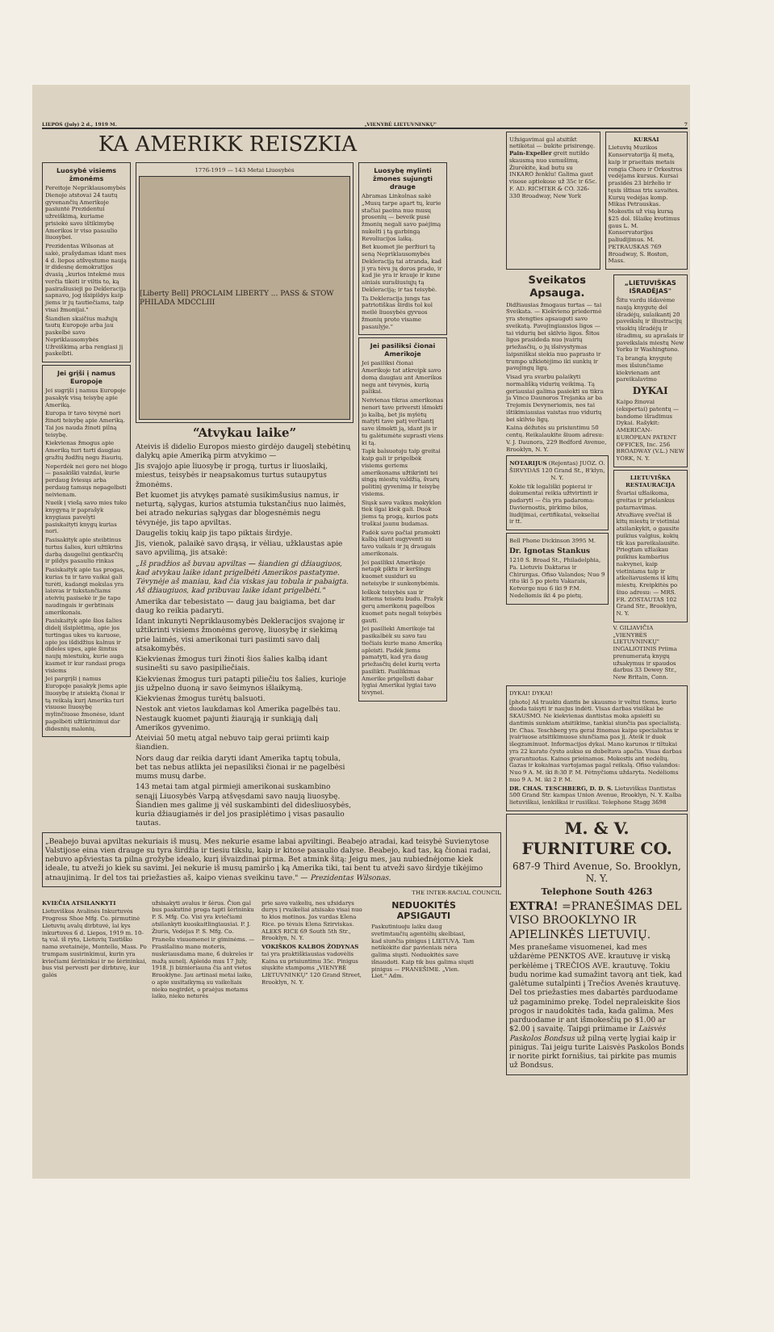LIEPOS (July) 2 d., 1919 M. „VIENYBĖ LIETUVNINKŲ" 7
KA AMERIKK REISZKIA
Luosybė visiems žmonėms
Pereitoje Nepriklausomybės Dienoje atstovai 24 tautų gyvenančių Amerikoje pasiuntė Prezidentui užreiškimą, kuriame prisiekė savo ištikimybę Amerikos ir viso pasaulio liuosybei.
Prezidentas Wilsonas at sakė, prašydamas idant mes 4 d. liepos atšvęstume naują ir didesnę demokratijos dvasią „kurios intekmė mus verčia tikėti ir viltis to, ką pasirašiusieji po Dekleracija sapnavo, jog išsipildys kaip jiems ir jų tautiečiams, taip visai žmonijai."
Šiandien skaičius mažųjų tautų Europoje arba jau paskelbė savo Nepriklausomybės Užreiškimą arba rengiasi jį paskelbti.
Jei grįši į namus Europoje
Jei sugrįši į namus Europoje pasakyk visą teisybę apie Ameriką.
Europa ir tavo tėvynė nori žinoti teisybę apie Ameriką. Tai jos nauda žinoti pilną teisybę.
Kiekvienas žmogus apie Ameriką turi tarti daugiau gražių žodžių negu žiaurių.
Neperdėk nei gero nei blogo — pasakiški vaizdai, kurie perdaug šviesųs arba perdaug tamsųs nepagelbsti neivienam.
Nueik į viešą savo mies tuko knygyną ir paprašyk knygiaus pavelyti pasiskaityti knygų kurias nori.
Pasisakityk apie steibtinus turtus šalies, kuri užtikrins darbą daugeliui gentkarčių ir pildys pasaulio rinkas
Pasiskaityk apie tas progas, kurias tu ir tavo vaikai gali turėti, kadangi mokslas yra laisvas ir tukstančiams ateivių pasisekė ir jie tapo naudingais ir gerbtinais amerikonais.
Pasiskaityk apie šios šalies didelį išsiplėtimą, apie jos turtingas ukes va karuose, apie jos išdidžius kalnus ir dideles upes, apie šimtus naujų miestukų, kurie auga kasmet ir kur randasi proga visiems
Jei pargrįši į namus Europoje pasakyk jiems apie liuosybę ir atsiektą čionai ir tą reikalą kurį Amerika turi visuose liuosybę mylinčiuose žmonėse, idant pagelbėti užtikrinimui dar didesnių malonių.
1776-1919 — 143 Metai Liuosybės
[Liberty Bell] PROCLAIM LIBERTY ... PASS & STOW PHILADA MDCCLIII
“Atvykau laike”
Ateivis iš didelio Europos miesto girdėjo daugelį stebėtinų dalykų apie Ameriką pirm atvykimo —
Jis svajojo apie liuosybę ir progą, turtus ir liuoslaikį, miestus, teisybės ir neapsakomus turtus sutaupytus žmonėms.
Bet kuomet jis atvykęs pamatė susikimšusius namus, ir neturtą, sąlygas, kurios atstumia tukstančius nuo laimės, bei atrado nekurias sąlygas dar blogesnėmis negu tėvynėje, jis tapo apviltas.
Daugelis tokių kaip jis tapo piktais širdyje.
Jis, vienok, palaikė savo drąsą, ir vėliau, užklaustas apie savo apvilimą, jis atsakė:
„Iš pradžios aš buvau apviltas — šiandien gi džiaugiuos, kad atvykau laike idant prigelbėti Amerikos pastatyme. Tėvynėje aš maniau, kad čia viskas jau tobula ir pabaigta. Aš džiaugiuos, kad pribuvau laike idant prigelbėti."
Amerika dar tebesistato — daug jau baigiama, bet dar daug ko reikia padaryti.
Idant inkunyti Nepriklausomybės Dekleracijos svajonę ir užtikrinti visiems žmonėms gerovę, liuosybę ir siekimą prie laimės, visi amerikonai turi pasiimti savo dalį atsakomybės.
Kiekvienas žmogus turi žinoti šios šalies kalbą idant susinešti su savo pasipiliečiais.
Kiekvienas žmogus turi patapti piliečiu tos šalies, kurioje jis užpelno duoną ir savo šeimynos išlaikymą.
Kiekvienas žmogus turėtų balsuoti.
Nestok ant vietos laukdamas kol Amerika pagelbės tau. Nestaugk kuomet pajunti žiaurąją ir sunkiąją dalį Amerikos gyvenimo.
Ateiviai 50 metų atgal nebuvo taip gerai priimti kaip šiandien.
Nors daug dar reikia daryti idant Amerika taptų tobula, bet tas nebus atlikta jei nepasiliksi čionai ir ne pagelbėsi mums musų darbe.
143 metai tam atgal pirmieji amerikonai suskambino senąjį Liuosybės Varpą atšvęsdami savo naują liuosybę. Šiandien mes galime jį vėl suskambinti del didesliuosybės, kuria džiaugiamės ir del jos prasiplėtimo į visas pasaulio tautas.
Luosybę mylinti žmones sujungti drauge
Abramas Linkolnas sakė „Musų tarpe apart tų, kurie stačiai paeina nuo musų prosenių — beveik pusė žmonių negali savo paėjimą nukelti į tą garbingą Revoliucijos laiką.
Bet kuomet jie peržiuri tą seną Nepriklausomybės Dekleraciją tai atranda, kad ji yra tėvu jų doros prado, ir kad jie yra ir krauje ir kune ainiais surašiusiųjų tą Dekleraciją; ir tas teisybė.
Ta Dekleracija jungs tas patriotiškas širdis tol kol meilė liuosybės gyvuos žmonių prote visame pasaulyje."
Jei pasiliksi čionai Amerikoje
Jei pasiliksi čionai Amerikoje tat atkreipk savo domą daugiau ant Amerikos negu ant tėvynės, kurią palikai.
Neivienas tikras amerikonas nenori tave priversti išmokti jo kalbą, bet jis mylėtų matyti tave patį verčiantį save išmokti ją, idant jis ir tu galėtumėte suprasti viens ki tą.
Tapk balsuotoju taip greitai kaip gali ir prigelbėk visiems geriems amerikonams užtikrinti tei singą miestų valdžią, švarų politinį gyvenimą ir teisybę visiems.
Siųsk savo vaikus mokyklon tiek ilgai kiek gali. Duok jiems tą progą, kurios pats troškai jaunu budamas.
Padėk savo pačiai pramokti kalbą idant sugyventi su tavo vaikais ir jų draugais amerikonais.
Jei pasiliksi Amerikoje netapk piktu ir keršingu kuomet susiduri su neteisybe ir sunkenybėmis.
Ieškok teisybės sau ir kitiems teisėtu budu. Prašyk gerų amerikonų pagelbos kuomet pats negali teisybės gauti.
Jei pasilieki Amerikoje tai pasikalbėk su savo tau tiečiais kurie mano Ameriką apleisti. Padėk jiems pamatyti, kad yra daug priežasčių delei kurių verta pasilikti. Pasilikimas Amerike prigelbsti dabar lygiai Amerikai lygiai tavo tėvynei.
„Beabejo buvai apviltas nekuriais iš musų. Mes nekurie esame labai apviltingi. Beabejo atradai, kad teisybė Suvienytose Valstijose eina vien drauge su tyra širdžia ir tiesiu tikslu, kaip ir kitose pasaulio dalyse. Beabejo, kad tas, ką čionai radai, nebuvo apšviestas ta pilna grožybe idealo, kurį išvaizdinai pirma. Bet atmink šitą: Jeigu mes, jau nubiednėjome kiek ideale, tu atveži jo kiek su savimi. Jei nekurie iš musų pamiršo į ką Amerika tiki, tai bent tu atveži savo širdyje tikėjimo atnaujinimą. Ir del tos tai priežasties aš, kaipo vienas sveikinu tave." — Prezidentas Wilsonas.
THE INTER-RACIAL COUNCIL
KVIEČIA ATSILANKYTI
Lietuviškos Avalinės Inkurtuvės Progress Shoe Mfg. Co. pirmutinė Lietuvių avalų dirbtuvė, lai kys inkurtuves 6 d. Liepos, 1919 m. 10-tą val. iš ryto, Lietuvių Tautiško namo svetainėje, Montello, Mass. Po trumpam susirinkimui, kurin yra kviečiami šėrininkai ir ne šėrininkai, bus visi pervesti per dirbtuvę, kur galės
užsisakyti avalus ir šėrus. Čion gal bus paskutinė proga tapti šėrininku P. S. Mfg. Co. Visi yra kviečiami atsilankyti kuoskaitlingiausiai. P. J. Žiuris, Vedėjas P. S. Mfg. Co.
Pranešu visuomenei ir giminėms. — Prasišalino mano moteris, nuskriausdama mane, 6 dukreles ir mažą sunelį. Apleido mus 17 July, 1918. Ji biznieriauna čia ant vietos Brooklyne. Jau artinasi metai laiko, o apie susitaikymą su vaikeliais nieko negirdėt, o praėjus metams laiko, nieko neturės
prie savo vaikelių, nes užsidarys durys į rvaikeliai atsisako visai nuo to kios motinos. Jos vardas Elena Rice. po tėvais Elena Szirviskas. ALEKS RICE 69 South 5th Str., Brooklyn, N. Y.
VOKIŠKOS KALBOS ŽODYNAS tai yra praktiškiausias vadovėlis Kaina su prisiuntimu 35c. Pinigus siųskite stampoms „VIENYBĖ LIETUVNINKŲ" 120 Grand Street, Brooklyn, N. Y.
NEDUOKITĖS APSIGAUTI
Paskutiniuoju laiku daug svetimtaučių agentėlių skelbiasi, kad siunčia pinigus į LIETUVĄ. Tam netikėkite dar pavieniais nėra galima siųsti. Neduokitės save išnaudoti. Kaip tik bus galima siųsti pinigus — PRANEŠIME. „Vien. Liet." Adm.
Užsigavimai gal atsitikt netikėtai — bukite prisirengę. Pain-Expeller greit nutildo skausmą nuo sumušimų. Žiurėkite, kad butu su INKARO ženklu! Galima gaut visose aptiekose už 35c ir 65c. F. AD. RICHTER & CO. 326-330 Broadway, New York
KURSAI
Lietuvių Muzikos Konservatorija šį metą, kaip ir praeitais metais rengia Choro ir Orkestros vedėjams kursus. Kursai prasidės 23 birželio ir tęsis ištisas tris savaites. Kursų vedėjas komp. Mikas Petrauskas. Mokestis už visą kursą $25 dol. Išlaikę kvotimus gaus L. M. Konservatorijos paliudijimus. M. PETRAUSKAS 769 Broadway, S. Boston, Mass.
Sveikatos Apsauga.
Didžiausias žmogaus turtas — tai Sveikata. — Kiekvieno priedermė yra stengties apsaugoti savo sveikatą. Pavojingiausios ligos — tai vidurių bei skilvio ligos. Šitos ligos prasideda nuo įvairių priežasčių, o jų išsivystymas laipsniškai siekia nuo paprasto ir trumpo užkietėjimo iki sunkių ir pavojingų ligų.
Visad yra svarbu palaikyti normališką vidurių veikimą. Tą geriausiai galima pasiekti su tikra ja Vinco Daunoros Trejanka ar ba Trejomis Devyneriomis, nes tai ištikimiausias vaistas nuo vidurių bei skilvio ligų.
Kaina dėžutės su prisiuntimu 50 centų. Reikalaukite šiuom adresu: V. J. Daunora, 229 Bedford Avenue, Brooklyn, N. Y.
NOTARIJUS (Rejentas) JUOZ. O. ŠIRVYDAS 120 Grand St., B'klyn, N. Y.
Kokie tik legališki popierai ir dokumentai reikia užtvirtinti ir padaryti — čia yra padaroma: Daviernostis, pirkimo bilos, liudijimai, certifikatai, vekseliai ir tt.
Bell Phone Dickinson 3995 M.
Dr. Ignotas Stankus
1210 S. Broad St., Philadelphia, Pa. Lietuvis Daktaras ir Chirurgas. Ofiso Valandos; Nuo 9 rito iki 5 po pietu Vakarais, Ketverge nuo 6 iki 9 P.M. Nedeliomis iki 4 po pietų.
„LIETUVIŠKAS IŠRADĖJAS"
Šitu vardu išdavėme naują knygutę del išradėjų, sulaikantį 20 paveikslų ir iliustracijų visokių išradėjų ir išradimų, su aprašais ir paveikslais miestų New Yorko ir Washingtono.
Tą brangią knygutę mes išsiunčiame kiekvienam ant pareikalavimo
DYKAI
Kaipo žinovai (ekspertai) patentų — bandome išradimus Dykai. Rašykit: AMERICAN-EUROPEAN PATENT OFFICES, Inc. 256 BROADWAY (V.L.) NEW YORK, N. Y.
LIETUVIŠKA RESTAURACIJA
Švariai užlaikoma, greitas ir prielankus patarnavimas. Atvažiavę svečiai iš kitų miestų ir vietiniai atsilankykit, o gausite puikius valgius, kokių tik kas pareikalausite. Priegtam užlaikau puikius kambarius nakvynei, kaip vietiniams taip ir atkeliavusiems iš kitų miestų. Kreipkitės po šiuo adresu: — MRS. FR. ZOSTAUTAS 102 Grand Str., Brooklyn, N. Y.
V. GILIAVIČIA „VIENYBĖS LIETUVNINKŲ" INGALIOTINIS Priima prenumeratą knygų užsakymus ir spaudos darbus 33 Dewey Str., New Britain, Conn.
DYKAI! DYKAI!
[photo] Aš traukiu dantis be skausmo ir veltui tiems, kurie duoda taisyti ir naujus indėti. Visas darbas visiškai be SKAUSMO. Ne kiekvienas dantistas moka apsieiti su dantimis sunkiam atsitikime, tankiai siunčia pas specialistą. Dr. Chas. Teschberg yra gerai žinomas kaipo specialistas ir įvairiuose atsitikimuose siunčiama pas jį. Ateik ir duok išegzaminuot. Informacijos dykai. Mano karunos ir tiltukai yra 22 karato čysto aukso su dubeltava apačia. Visas darbas gvarantuotas. Kainos prieinamos. Mokestis ant nedėlių. Gazas ir kokainas vartojamas pagal reikalą. Ofiso valandos: Nuo 9 A. M. iki 8:30 P. M. Pėtnyčioms uždaryta. Nedėlioms nuo 9 A. M. iki 2 P. M.
DR. CHAS. TESCHBERG, D. D. S. Lietuviškas Dantistas 500 Grand Str. kampas Union Avenue, Brooklyn, N. Y. Kalba lietuviškai, lenkiškai ir rusiškai. Telephone Stagg 3698
M. & V. FURNITURE CO.
687-9 Third Avenue, So. Brooklyn, N. Y.
Telephone South 4263
EXTRA! =PRANEŠIMAS DEL VISO BROOKLYNO IR APIELINKĖS LIETUVIŲ.
Mes pranešame visuomenei, kad mes uždarėme PENKTOS AVE. krautuvę ir viską perkėlėme į TREČIOS AVE. krautuvę. Tokiu budu norime kad sumažint tavorą ant tiek, kad galėtume sutalpinti į Trečios Avenės krautuvę. Del tos priežasties mes dabartės parduodame už pagaminimo prekę. Todel nepraleiskite šios progos ir naudokitės tada, kada galima. Mes parduodame ir ant išmokesčių po $1.00 ar $2.00 į savaitę. Taipgi priimame ir Laisvės Paskolos Bondsus už pilną vertę lygiai kaip ir pinigus. Tai jeigu turite Laisvės Paskolos Bonds ir norite pirkt fornišius, tai pirkite pas mumis už Bondsus.